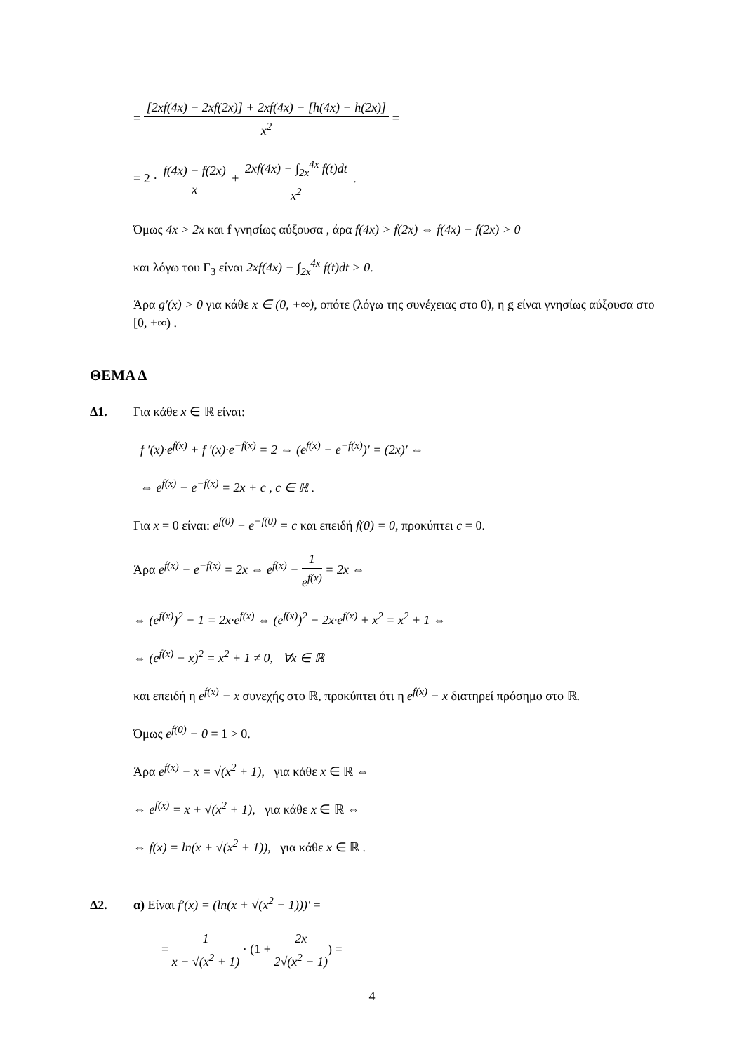= [2xf(4x) − 2xf(2x)] + 2xf(4x) − [h(4x) − h(2x)] x<sup>2</sup> =
= 2 · f(4x) − f(2x) x + 2xf(4x) − ∫<sub>2x</sub><sup>4x</sup> f(t)dt x<sup>2</sup> .
Όμως 4x > 2x και f γνησίως αύξουσα , άρα f(4x) > f(2x) ⇔ f(4x) − f(2x) > 0
και λόγω του Γ<sub>3</sub> είναι 2xf(4x) − ∫<sub>2x</sub><sup>4x</sup> f(t)dt > 0.
Άρα g′(x) > 0 για κάθε x ∈ (0, +∞), οπότε (λόγω της συνέχειας στο 0), η g είναι γνησίως αύξουσα στο [0, +∞) .
ΘΕΜΑ Δ
Δ1. Για κάθε x ∈ ℝ είναι:
f ′(x)·e<sup>f(x)</sup> + f ′(x)·e<sup>−f(x)</sup> = 2 ⇔ (e<sup>f(x)</sup> − e<sup>−f(x)</sup>)′ = (2x)′ ⇔
⇔ e<sup>f(x)</sup> − e<sup>−f(x)</sup> = 2x + c , c ∈ ℝ .
Για x = 0 είναι: e<sup>f(0)</sup> − e<sup>−f(0)</sup> = c και επειδή f(0) = 0, προκύπτει c = 0.
Άρα e<sup>f(x)</sup> − e<sup>−f(x)</sup> = 2x ⇔ e<sup>f(x)</sup> − 1 e<sup>f(x)</sup> = 2x ⇔
⇔ (e<sup>f(x)</sup>)<sup>2</sup> − 1 = 2x·e<sup>f(x)</sup> ⇔ (e<sup>f(x)</sup>)<sup>2</sup> − 2x·e<sup>f(x)</sup> + x<sup>2</sup> = x<sup>2</sup> + 1 ⇔
⇔ (e<sup>f(x)</sup> − x)<sup>2</sup> = x<sup>2</sup> + 1 ≠ 0, ∀x ∈ ℝ
και επειδή η e<sup>f(x)</sup> − x συνεχής στο ℝ, προκύπτει ότι η e<sup>f(x)</sup> − x διατηρεί πρόσημο στο ℝ.
Όμως e<sup>f(0)</sup> − 0 = 1 > 0.
Άρα e<sup>f(x)</sup> − x = √(x<sup>2</sup> + 1), για κάθε x ∈ ℝ ⇔
⇔ e<sup>f(x)</sup> = x + √(x<sup>2</sup> + 1), για κάθε x ∈ ℝ ⇔
⇔ f(x) = ln(x + √(x<sup>2</sup> + 1)), για κάθε x ∈ ℝ .
Δ2. α) Είναι f′(x) = (ln(x + √(x<sup>2</sup> + 1)))′ =
= 1 x + √(x<sup>2</sup> + 1) · (1 + 2x 2√(x<sup>2</sup> + 1)) =
4